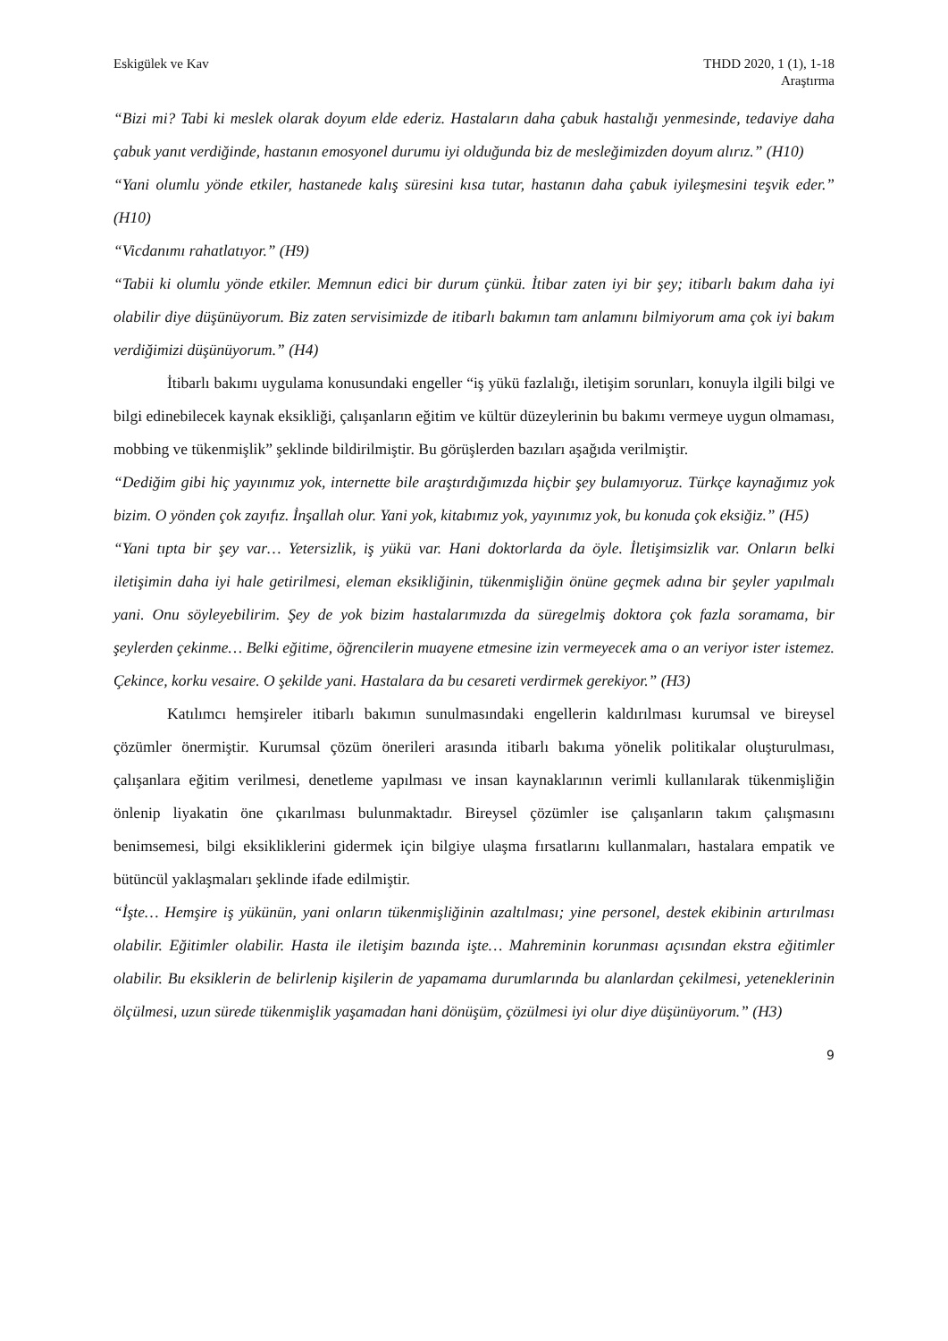Eskigülek ve Kav THDD 2020, 1 (1), 1-18
Araştırma
“Bizi mi? Tabi ki meslek olarak doyum elde ederiz. Hastaların daha çabuk hastalığı yenmesinde, tedaviye daha çabuk yanıt verdiğinde, hastanın emosyonel durumu iyi olduğunda biz de mesleğimizden doyum alırız.” (H10)
“Yani olumlu yönde etkiler, hastanede kalış süresini kısa tutar, hastanın daha çabuk iyileşmesini teşvik eder.” (H10)
“Vicdanımı rahatlatıyor.” (H9)
“Tabii ki olumlu yönde etkiler. Memnun edici bir durum çünkü. İtibar zaten iyi bir şey; itibarlı bakım daha iyi olabilir diye düşünüyorum. Biz zaten servisimizde de itibarlı bakımın tam anlamını bilmiyorum ama çok iyi bakım verdiğimizi düşünüyorum.” (H4)
İtibarlı bakımı uygulama konusundaki engeller “iş yükü fazlalığı, iletişim sorunları, konuyla ilgili bilgi ve bilgi edinebilecek kaynak eksikliği, çalışanların eğitim ve kültür düzeylerinin bu bakımı vermeye uygun olmaması, mobbing ve tükenmişlik” şeklinde bildirilmiştir. Bu görüşlerden bazıları aşağıda verilmiştir.
“Dediğim gibi hiç yayınımız yok, internette bile araştırdığımızda hiçbir şey bulamıyoruz. Türkçe kaynağımız yok bizim. O yönden çok zayıfız. İnşallah olur. Yani yok, kitabımız yok, yayınımız yok, bu konuda çok eksiğiz.” (H5)
“Yani tıpta bir şey var… Yetersizlik, iş yükü var. Hani doktorlarda da öyle. İletişimsizlik var. Onların belki iletişimin daha iyi hale getirilmesi, eleman eksikliğinin, tükenmişliğin önüne geçmek adına bir şeyler yapılmalı yani. Onu söyleyebilirim. Şey de yok bizim hastalarımızda da süregelmiş doktora çok fazla soramama, bir şeylerden çekinme… Belki eğitime, öğrencilerin muayene etmesine izin vermeyecek ama o an veriyor ister istemez. Çekince, korku vesaire. O şekilde yani. Hastalara da bu cesareti verdirmek gerekiyor.” (H3)
Katılımcı hemşireler itibarlı bakımın sunulmasındaki engellerin kaldırılması kurumsal ve bireysel çözümler önermiştir. Kurumsal çözüm önerileri arasında itibarlı bakıma yönelik politikalar oluşturulması, çalışanlara eğitim verilmesi, denetleme yapılması ve insan kaynaklarının verimli kullanılarak tükenmişliğin önlenip liyakatin öne çıkarılması bulunmaktadır. Bireysel çözümler ise çalışanların takım çalışmasını benimsemesi, bilgi eksikliklerini gidermek için bilgiye ulaşma fırsatlarını kullanmaları, hastalara empatik ve bütüncül yaklaşmaları şeklinde ifade edilmiştir.
“İşte… Hemşire iş yükünün, yani onların tükenmişliğinin azaltılması; yine personel, destek ekibinin artırılması olabilir. Eğitimler olabilir. Hasta ile iletişim bazında işte… Mahreminin korunması açısından ekstra eğitimler olabilir. Bu eksiklerin de belirlenip kişilerin de yapamama durumlarında bu alanlardan çekilmesi, yeteneklerinin ölçülmesi, uzun sürede tükenmişlik yaşamadan hani dönüşüm, çözülmesi iyi olur diye düşünüyorum.” (H3)
9